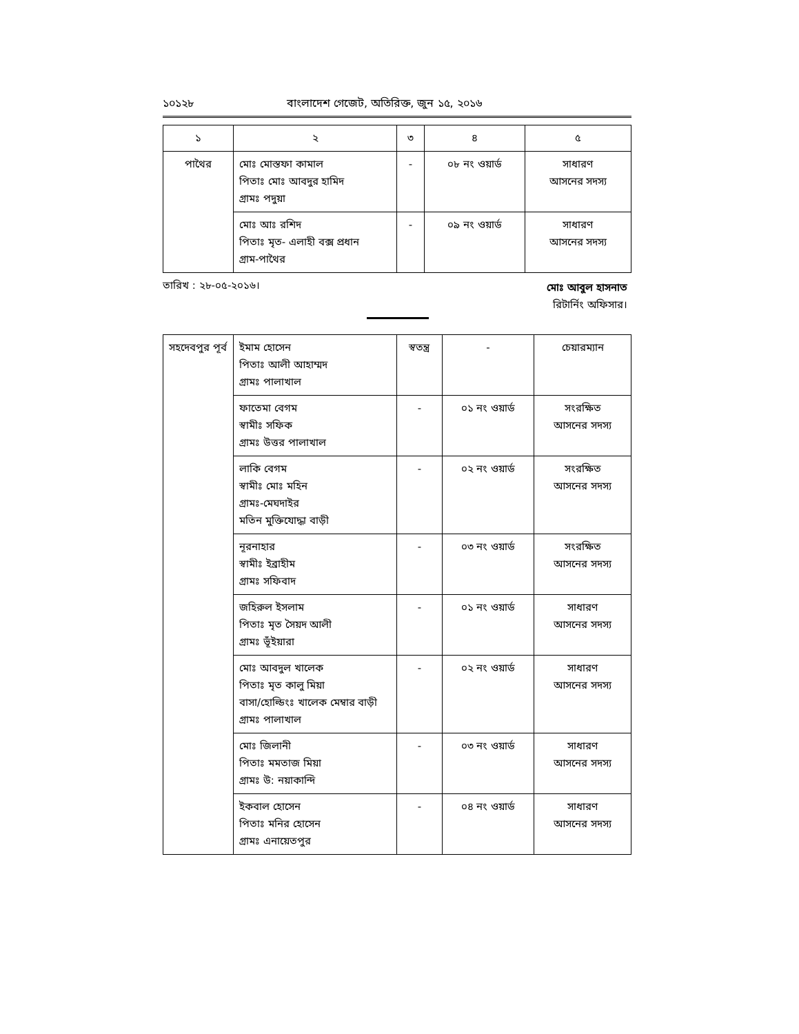১০১২৮ বাংলাদেশ গেজেট, অতিরিক্ত, জুন ১৫, ২০১৬
| ১ | ২ | ৩ | ৪ | ৫ |
| --- | --- | --- | --- | --- |
| পাথৈর | মোঃ মোস্তফা কামাল পিতাঃ মোঃ আবদুর হামিদ গ্রামঃ পদুয়া | - | ০৮ নং ওয়ার্ড | সাধারণ আসনের সদস্য |
| | মোঃ আঃ রশিদ পিতাঃ মৃত- এলাহী বক্স প্রধান গ্রাম-পাথৈর | - | ০৯ নং ওয়ার্ড | সাধারণ আসনের সদস্য |
তারিখ : ২৮-০৫-২০১৬।
মোঃ আবুল হাসনাত
রিটার্নিং অফিসার।
| সহদেবপুর পূর্ব | ইমাম হোসেন পিতাঃ আলী আহাম্মদ গ্রামঃ পালাখাল | স্বতন্ত্র | - | চেয়ারম্যান |
| | ফাতেমা বেগম স্বামীঃ সফিক গ্রামঃ উত্তর পালাখাল | - | ০১ নং ওয়ার্ড | সংরক্ষিত আসনের সদস্য |
| | লাকি বেগম স্বামীঃ মোঃ মহিন গ্রামঃ-মেঘদাইর মতিন মুক্তিযোদ্ধা বাড়ী | - | ০২ নং ওয়ার্ড | সংরক্ষিত আসনের সদস্য |
| | নূরনাহার স্বামীঃ ইব্রাহীম গ্রামঃ সফিবাদ | - | ০৩ নং ওয়ার্ড | সংরক্ষিত আসনের সদস্য |
| | জহিরুল ইসলাম পিতাঃ মৃত সৈয়দ আলী গ্রামঃ ভূঁইয়ারা | - | ০১ নং ওয়ার্ড | সাধারণ আসনের সদস্য |
| | মোঃ আবদুল খালেক পিতাঃ মৃত কালু মিয়া বাসা/হোল্ডিংঃ খালেক মেম্বার বাড়ী গ্রামঃ পালাখাল | - | ০২ নং ওয়ার্ড | সাধারণ আসনের সদস্য |
| | মোঃ জিলানী পিতাঃ মমতাজ মিয়া গ্রামঃ উ: নয়াকান্দি | - | ০৩ নং ওয়ার্ড | সাধারণ আসনের সদস্য |
| | ইকবাল হোসেন পিতাঃ মনির হোসেন গ্রামঃ এনায়েতপুর | - | ০৪ নং ওয়ার্ড | সাধারণ আসনের সদস্য |